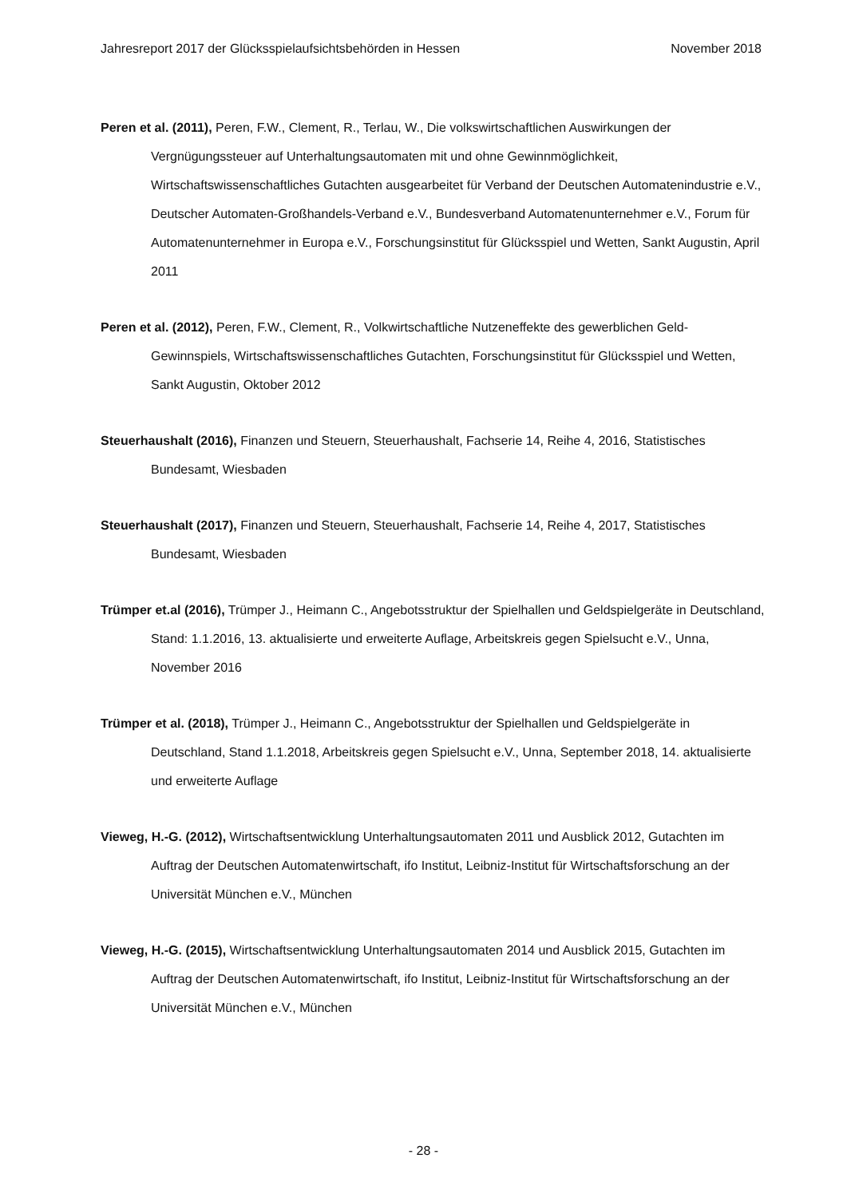Jahresreport 2017 der Glücksspielaufsichtsbehörden in Hessen November 2018
Peren et al. (2011), Peren, F.W., Clement, R., Terlau, W., Die volkswirtschaftlichen Auswirkungen der Vergnügungssteuer auf Unterhaltungsautomaten mit und ohne Gewinnmöglichkeit, Wirtschaftswissenschaftliches Gutachten ausgearbeitet für Verband der Deutschen Automatenindustrie e.V., Deutscher Automaten-Großhandels-Verband e.V., Bundesverband Automatenunternehmer e.V., Forum für Automatenunternehmer in Europa e.V., Forschungsinstitut für Glücksspiel und Wetten, Sankt Augustin, April 2011
Peren et al. (2012), Peren, F.W., Clement, R., Volkwirtschaftliche Nutzeneffekte des gewerblichen Geld-Gewinnspiels, Wirtschaftswissenschaftliches Gutachten, Forschungsinstitut für Glücksspiel und Wetten, Sankt Augustin, Oktober 2012
Steuerhaushalt (2016), Finanzen und Steuern, Steuerhaushalt, Fachserie 14, Reihe 4, 2016, Statistisches Bundesamt, Wiesbaden
Steuerhaushalt (2017), Finanzen und Steuern, Steuerhaushalt, Fachserie 14, Reihe 4, 2017, Statistisches Bundesamt, Wiesbaden
Trümper et.al (2016), Trümper J., Heimann C., Angebotsstruktur der Spielhallen und Geldspielgeräte in Deutschland, Stand: 1.1.2016, 13. aktualisierte und erweiterte Auflage, Arbeitskreis gegen Spielsucht e.V., Unna, November 2016
Trümper et al. (2018), Trümper J., Heimann C., Angebotsstruktur der Spielhallen und Geldspielgeräte in Deutschland, Stand 1.1.2018, Arbeitskreis gegen Spielsucht e.V., Unna, September 2018, 14. aktualisierte und erweiterte Auflage
Vieweg, H.-G. (2012), Wirtschaftsentwicklung Unterhaltungsautomaten 2011 und Ausblick 2012, Gutachten im Auftrag der Deutschen Automatenwirtschaft, ifo Institut, Leibniz-Institut für Wirtschaftsforschung an der Universität München e.V., München
Vieweg, H.-G. (2015), Wirtschaftsentwicklung Unterhaltungsautomaten 2014 und Ausblick 2015, Gutachten im Auftrag der Deutschen Automatenwirtschaft, ifo Institut, Leibniz-Institut für Wirtschaftsforschung an der Universität München e.V., München
- 28 -